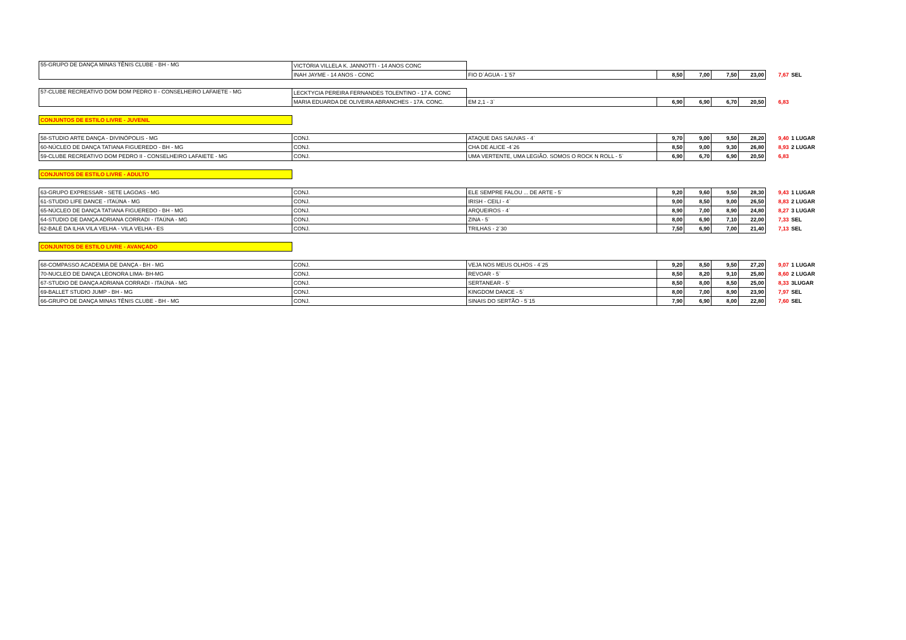| 55-GRUPO DE DANÇA MINAS TÊNIS CLUBE - BH - MG | VICTÓRIA VILLELA K. JANNOTTI - 14 ANOS CONC | | | | | | | |
| | INAH JAYME - 14 ANOS - CONC | FIO D`ÁGUA - 1`57 | 8,50 | 7,00 | 7,50 | 23,00 | 7,67 | SEL |
| 57-CLUBE RECREATIVO DOM DOM PEDRO II - CONSELHEIRO LAFAIETE - MG | LECKTYCIA PEREIRA FERNANDES TOLENTINO - 17 A. CONC | | | | | | | |
| | MARIA EDUARDA DE OLIVEIRA ABRANCHES - 17A. CONC. | EM 2,1 - 3` | 6,90 | 6,90 | 6,70 | 20,50 | 6,83 | |
| CONJUNTOS DE ESTILO LIVRE - JUVENIL | | | | | | | | |
| 58-STUDIO ARTE DANÇA - DIVINÓPOLIS - MG | CONJ. | ATAQUE DAS SAUVAS - 4` | 9,70 | 9,00 | 9,50 | 28,20 | 9,40 | 1 LUGAR |
| 60-NÚCLEO DE DANÇA TATIANA FIGUEREDO - BH - MG | CONJ. | CHA DE ALICE -4`26 | 8,50 | 9,00 | 9,30 | 26,80 | 8,93 | 2 LUGAR |
| 59-CLUBE RECREATIVO DOM PEDRO II - CONSELHEIRO LAFAIETE - MG | CONJ. | UMA VERTENTE, UMA LEGIÃO. SOMOS O ROCK N ROLL - 5` | 6,90 | 6,70 | 6,90 | 20,50 | 6,83 | |
| CONJUNTOS DE ESTILO LIVRE - ADULTO | | | | | | | | |
| 63-GRUPO EXPRESSAR - SETE LAGOAS - MG | CONJ. | ELE SEMPRE FALOU ... DE ARTE - 5` | 9,20 | 9,60 | 9,50 | 28,30 | 9,43 | 1 LUGAR |
| 61-STUDIO LIFE DANCE - ITAÚNA - MG | CONJ. | IRISH - CEILI - 4` | 9,00 | 8,50 | 9,00 | 26,50 | 8,83 | 2 LUGAR |
| 65-NÚCLEO DE DANÇA TATIANA FIGUEREDO - BH - MG | CONJ. | ARQUEIROS - 4` | 8,90 | 7,00 | 8,90 | 24,80 | 8,27 | 3 LUGAR |
| 64-STUDIO DE DANÇA ADRIANA CORRADI - ITAÚNA - MG | CONJ. | ZINA - 5` | 8,00 | 6,90 | 7,10 | 22,00 | 7,33 | SEL |
| 62-BALÉ DA ILHA VILA VELHA - VILA VELHA - ES | CONJ. | TRILHAS - 2`30 | 7,50 | 6,90 | 7,00 | 21,40 | 7,13 | SEL |
| CONJUNTOS DE ESTILO LIVRE - AVANÇADO | | | | | | | | |
| 68-COMPASSO ACADEMIA DE DANÇA - BH - MG | CONJ. | VEJA NOS MEUS OLHOS - 4`25 | 9,20 | 8,50 | 9,50 | 27,20 | 9,07 | 1 LUGAR |
| 70-NUCLEO DE DANÇA LEONORA LIMA- BH-MG | CONJ. | REVOAR - 5` | 8,50 | 8,20 | 9,10 | 25,80 | 8,60 | 2 LUGAR |
| 67-STUDIO DE DANÇA ADRIANA CORRADI - ITAÚNA - MG | CONJ. | SERTANEAR - 5` | 8,50 | 8,00 | 8,50 | 25,00 | 8,33 | 3LUGAR |
| 69-BALLET STUDIO JUMP - BH - MG | CONJ. | KINGDOM DANCE - 5` | 8,00 | 7,00 | 8,90 | 23,90 | 7,97 | SEL |
| 66-GRUPO DE DANÇA MINAS TÊNIS CLUBE - BH - MG | CONJ. | SINAIS DO SERTÃO - 5`15 | 7,90 | 6,90 | 8,00 | 22,80 | 7,60 | SEL |